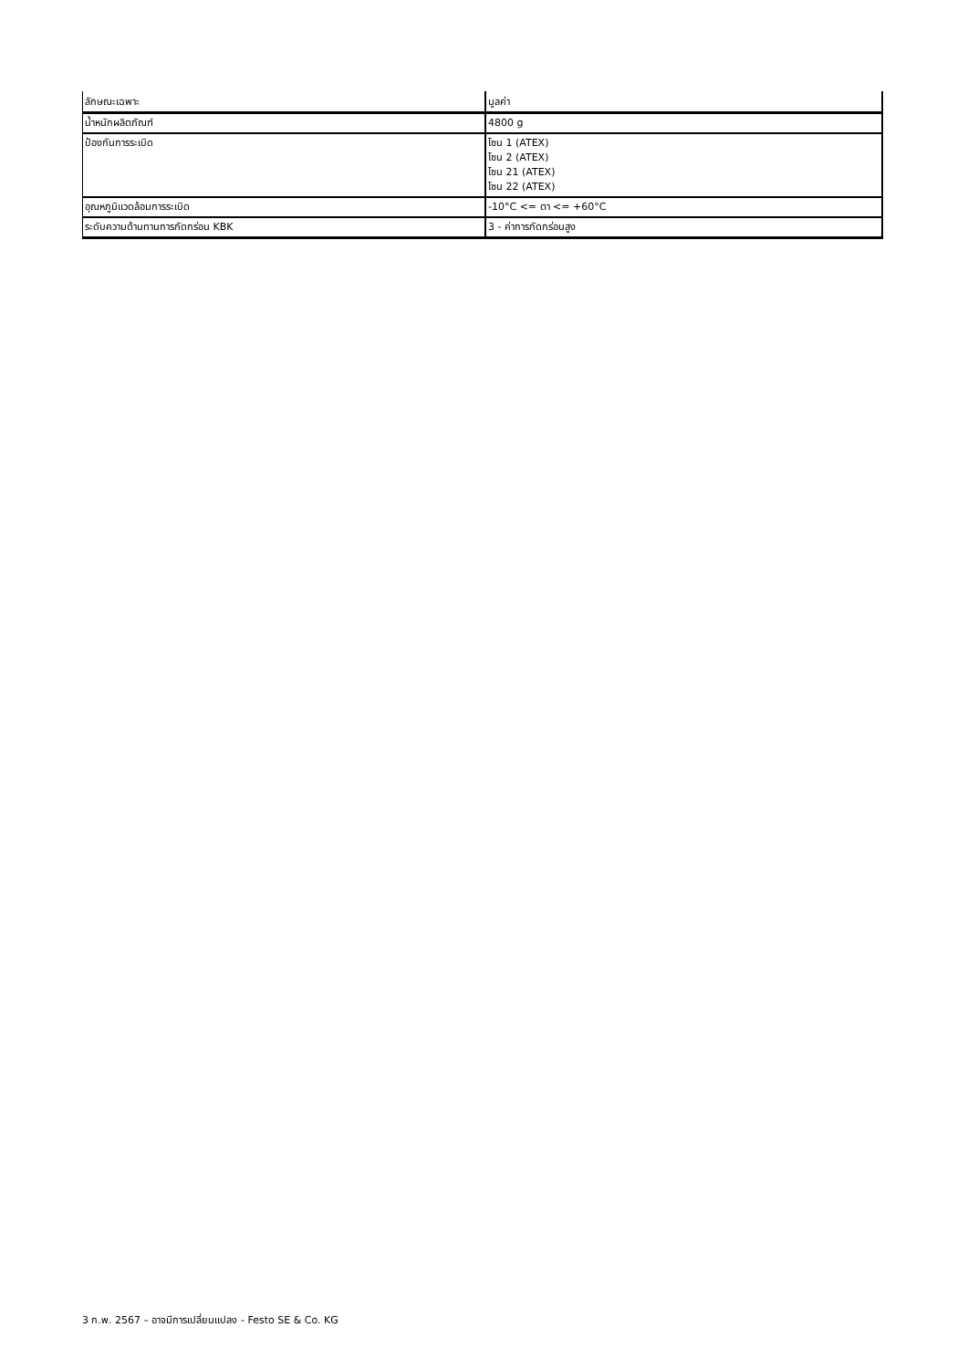| ลักษณะเฉพาะ | มูลค่า |
| --- | --- |
| น้ำหนักผลิตภัณฑ์ | 4800 g |
| ป้องกันการระเบิด | โซน 1 (ATEX) โซน 2 (ATEX) โซน 21 (ATEX) โซน 22 (ATEX) |
| อุณหภูมิแวดล้อมการระเบิด | -10°C <= ตา <= +60°C |
| ระดับความต้านทานการกัดกร่อน KBK | 3 - ค่าการกัดกร่อนสูง |
3 ก.พ. 2567 – อาจมีการเปลี่ยนแปลง - Festo SE & Co. KG